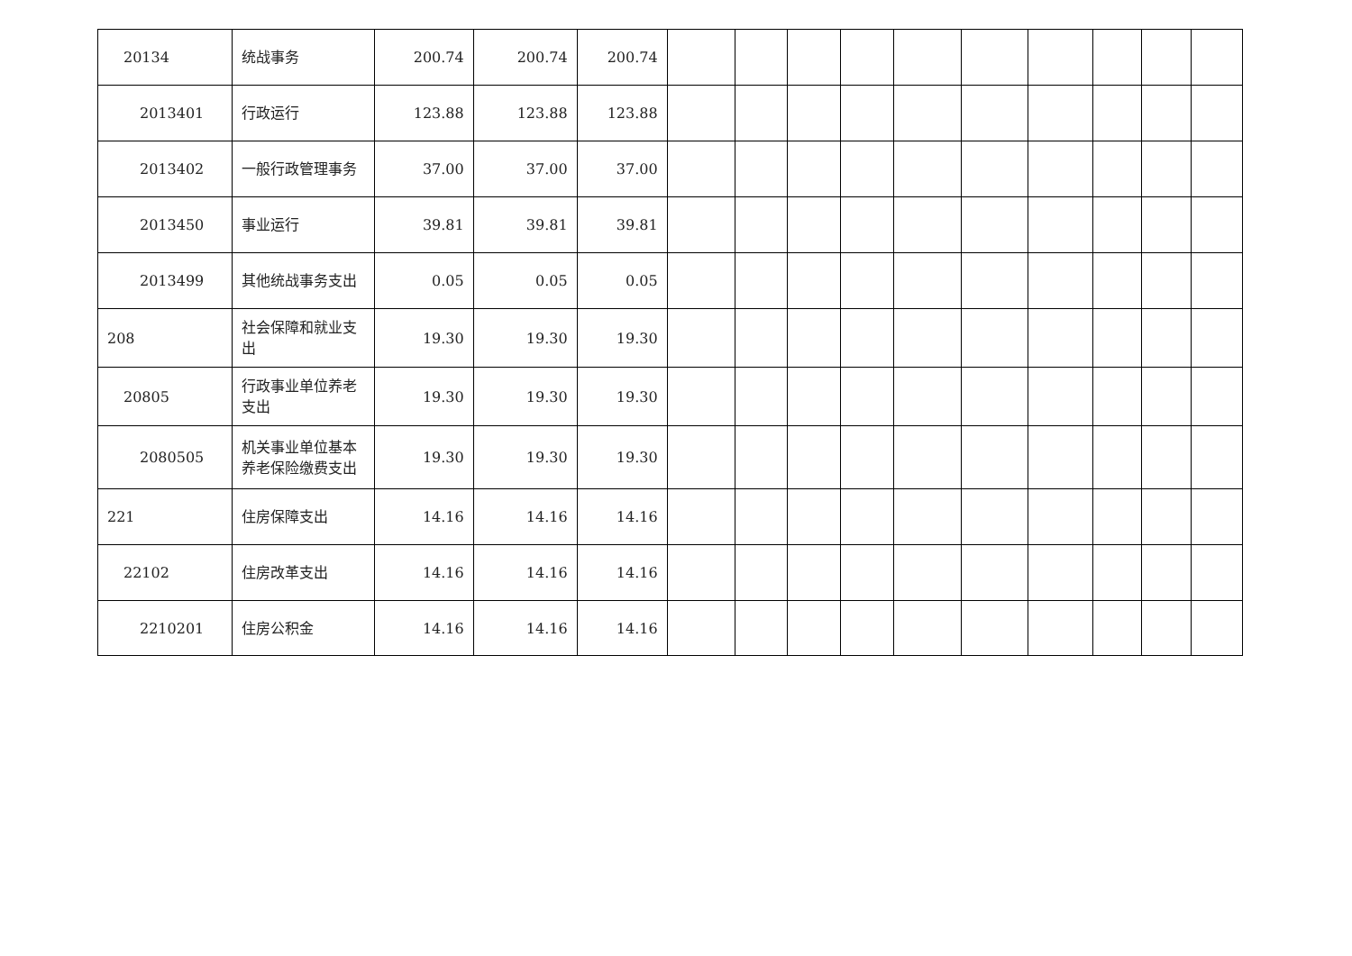| 20134 | 统战事务 | 200.74 | 200.74 | 200.74 | | | | | | | | | | |
| 2013401 | 行政运行 | 123.88 | 123.88 | 123.88 | | | | | | | | | | |
| 2013402 | 一般行政管理事务 | 37.00 | 37.00 | 37.00 | | | | | | | | | | |
| 2013450 | 事业运行 | 39.81 | 39.81 | 39.81 | | | | | | | | | | |
| 2013499 | 其他统战事务支出 | 0.05 | 0.05 | 0.05 | | | | | | | | | | |
| 208 | 社会保障和就业支出 | 19.30 | 19.30 | 19.30 | | | | | | | | | | |
| 20805 | 行政事业单位养老支出 | 19.30 | 19.30 | 19.30 | | | | | | | | | | |
| 2080505 | 机关事业单位基本养老保险缴费支出 | 19.30 | 19.30 | 19.30 | | | | | | | | | | |
| 221 | 住房保障支出 | 14.16 | 14.16 | 14.16 | | | | | | | | | | |
| 22102 | 住房改革支出 | 14.16 | 14.16 | 14.16 | | | | | | | | | | |
| 2210201 | 住房公积金 | 14.16 | 14.16 | 14.16 | | | | | | | | | | |